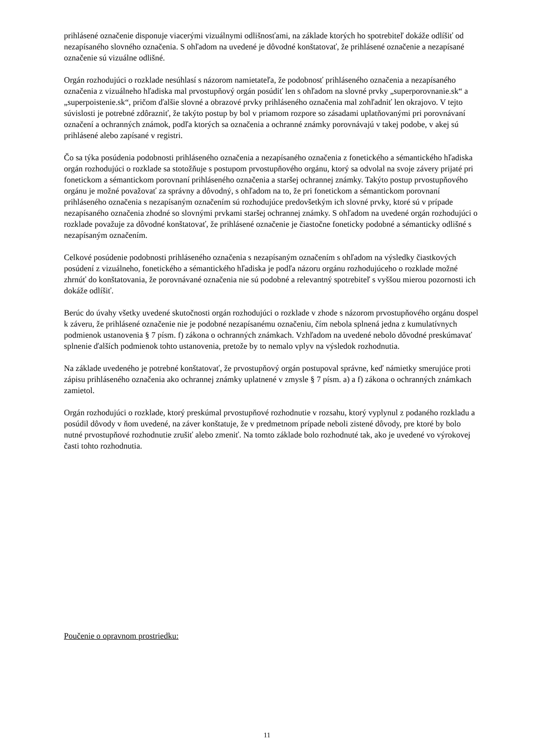prihlásené označenie disponuje viacerými vizuálnymi odlišnosťami, na základe ktorých ho spotrebiteľ dokáže odlíšiť od nezapísaného slovného označenia. S ohľadom na uvedené je dôvodné konštatovať, že prihlásené označenie a nezapísané označenie sú vizuálne odlišné.
Orgán rozhodujúci o rozklade nesúhlasí s názorom namietateľa, že podobnosť prihláseného označenia a nezapísaného označenia z vizuálneho hľadiska mal prvostupňový orgán posúdiť len s ohľadom na slovné prvky „superporovnanie.sk“ a „superpoistenie.sk“, pričom ďalšie slovné a obrazové prvky prihláseného označenia mal zohľadniť len okrajovo. V tejto súvislosti je potrebné zdôrazniť, že takýto postup by bol v priamom rozpore so zásadami uplatňovanými pri porovnávaní označení a ochranných známok, podľa ktorých sa označenia a ochranné známky porovnávajú v takej podobe, v akej sú prihlásené alebo zapísané v registri.
Čo sa týka posúdenia podobnosti prihláseného označenia a nezapísaného označenia z fonetického a sémantického hľadiska orgán rozhodujúci o rozklade sa stotožňuje s postupom prvostupňového orgánu, ktorý sa odvolal na svoje závery prijaté pri fonetickom a sémantickom porovnaní prihláseného označenia a staršej ochrannej známky. Takýto postup prvostupňového orgánu je možné považovať za správny a dôvodný, s ohľadom na to, že pri fonetickom a sémantickom porovnaní prihláseného označenia s nezapísaným označením sú rozhodujúce predovšetkým ich slovné prvky, ktoré sú v prípade nezapísaného označenia zhodné so slovnými prvkami staršej ochrannej známky. S ohľadom na uvedené orgán rozhodujúci o rozklade považuje za dôvodné konštatovať, že prihlásené označenie je čiastočne foneticky podobné a sémanticky odlišné s nezapísaným označením.
Celkové posúdenie podobnosti prihláseného označenia s nezapísaným označením s ohľadom na výsledky čiastkových posúdení z vizuálneho, fonetického a sémantického hľadiska je podľa názoru orgánu rozhodujúceho o rozklade možné zhrnúť do konštatovania, že porovnávané označenia nie sú podobné a relevantný spotrebiteľ s vyššou mierou pozornosti ich dokáže odlíšiť.
Berúc do úvahy všetky uvedené skutočnosti orgán rozhodujúci o rozklade v zhode s názorom prvostupňového orgánu dospel k záveru, že prihlásené označenie nie je podobné nezapísanému označeniu, čím nebola splnená jedna z kumulatívnych podmienok ustanovenia § 7 písm. f) zákona o ochranných známkach. Vzhľadom na uvedené nebolo dôvodné preskúmavať splnenie ďalších podmienok tohto ustanovenia, pretože by to nemalo vplyv na výsledok rozhodnutia.
Na základe uvedeného je potrebné konštatovať, že prvostupňový orgán postupoval správne, keď námietky smerujúce proti zápisu prihláseného označenia ako ochrannej známky uplatnené v zmysle § 7 písm. a) a f) zákona o ochranných známkach zamietol.
Orgán rozhodujúci o rozklade, ktorý preskúmal prvostupňové rozhodnutie v rozsahu, ktorý vyplynul z podaného rozkladu a posúdil dôvody v ňom uvedené, na záver konštatuje, že v predmetnom prípade neboli zistené dôvody, pre ktoré by bolo nutné prvostupňové rozhodnutie zrušiť alebo zmeniť. Na tomto základe bolo rozhodnuté tak, ako je uvedené vo výrokovej časti tohto rozhodnutia.
Poučenie o opravnom prostriedku:
11